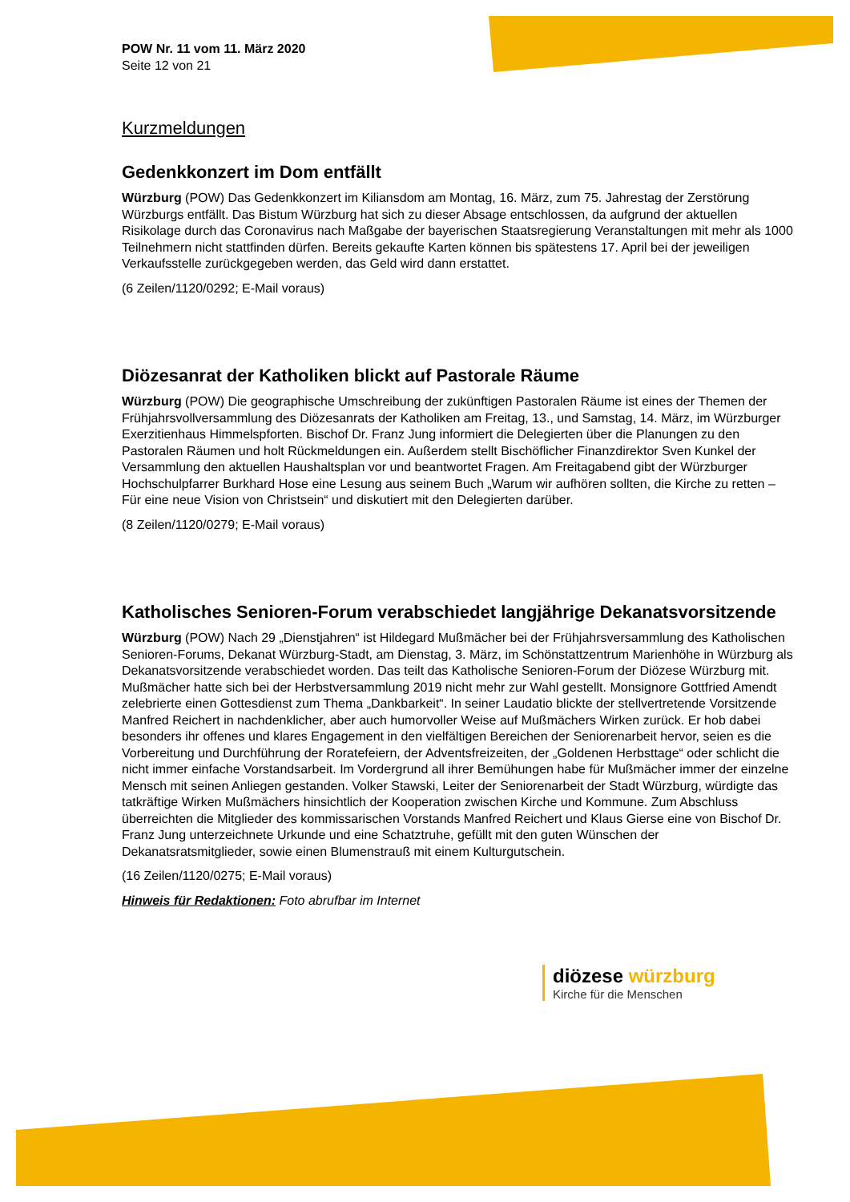POW Nr. 11 vom 11. März 2020
Seite 12 von 21
Kurzmeldungen
Gedenkkonzert im Dom entfällt
Würzburg (POW) Das Gedenkkonzert im Kiliansdom am Montag, 16. März, zum 75. Jahrestag der Zerstörung Würzburgs entfällt. Das Bistum Würzburg hat sich zu dieser Absage entschlossen, da aufgrund der aktuellen Risikolage durch das Coronavirus nach Maßgabe der bayerischen Staatsregierung Veranstaltungen mit mehr als 1000 Teilnehmern nicht stattfinden dürfen. Bereits gekaufte Karten können bis spätestens 17. April bei der jeweiligen Verkaufsstelle zurückgegeben werden, das Geld wird dann erstattet.
(6 Zeilen/1120/0292; E-Mail voraus)
Diözesanrat der Katholiken blickt auf Pastorale Räume
Würzburg (POW) Die geographische Umschreibung der zukünftigen Pastoralen Räume ist eines der Themen der Frühjahrsvollversammlung des Diözesanrats der Katholiken am Freitag, 13., und Samstag, 14. März, im Würzburger Exerzitienhaus Himmelspforten. Bischof Dr. Franz Jung informiert die Delegierten über die Planungen zu den Pastoralen Räumen und holt Rückmeldungen ein. Außerdem stellt Bischöflicher Finanzdirektor Sven Kunkel der Versammlung den aktuellen Haushaltsplan vor und beantwortet Fragen. Am Freitagabend gibt der Würzburger Hochschulpfarrer Burkhard Hose eine Lesung aus seinem Buch „Warum wir aufhören sollten, die Kirche zu retten – Für eine neue Vision von Christsein“ und diskutiert mit den Delegierten darüber.
(8 Zeilen/1120/0279; E-Mail voraus)
Katholisches Senioren-Forum verabschiedet langjährige Dekanatsvorsitzende
Würzburg (POW) Nach 29 „Dienstjahren“ ist Hildegard Mußmächer bei der Frühjahrsversammlung des Katholischen Senioren-Forums, Dekanat Würzburg-Stadt, am Dienstag, 3. März, im Schönstattzentrum Marienhöhe in Würzburg als Dekanatsvorsitzende verabschiedet worden. Das teilt das Katholische Senioren-Forum der Diözese Würzburg mit. Mußmächer hatte sich bei der Herbstversammlung 2019 nicht mehr zur Wahl gestellt. Monsignore Gottfried Amendt zelebrierte einen Gottesdienst zum Thema „Dankbarkeit“. In seiner Laudatio blickte der stellvertretende Vorsitzende Manfred Reichert in nachdenklicher, aber auch humorvoller Weise auf Mußmächers Wirken zurück. Er hob dabei besonders ihr offenes und klares Engagement in den vielfältigen Bereichen der Seniorenarbeit hervor, seien es die Vorbereitung und Durchführung der Roratefeiern, der Adventsfreizeiten, der „Goldenen Herbsttage“ oder schlicht die nicht immer einfache Vorstandsarbeit. Im Vordergrund all ihrer Bemühungen habe für Mußmächer immer der einzelne Mensch mit seinen Anliegen gestanden. Volker Stawski, Leiter der Seniorenarbeit der Stadt Würzburg, würdigte das tatkräftige Wirken Mußmächers hinsichtlich der Kooperation zwischen Kirche und Kommune. Zum Abschluss überreichten die Mitglieder des kommissarischen Vorstands Manfred Reichert und Klaus Gierse eine von Bischof Dr. Franz Jung unterzeichnete Urkunde und eine Schatztruhe, gefüllt mit den guten Wünschen der Dekanatsratsmitglieder, sowie einen Blumenstrauß mit einem Kulturgutschein.
(16 Zeilen/1120/0275; E-Mail voraus)
Hinweis für Redaktionen: Foto abrufbar im Internet
diözese würzburg
Kirche für die Menschen